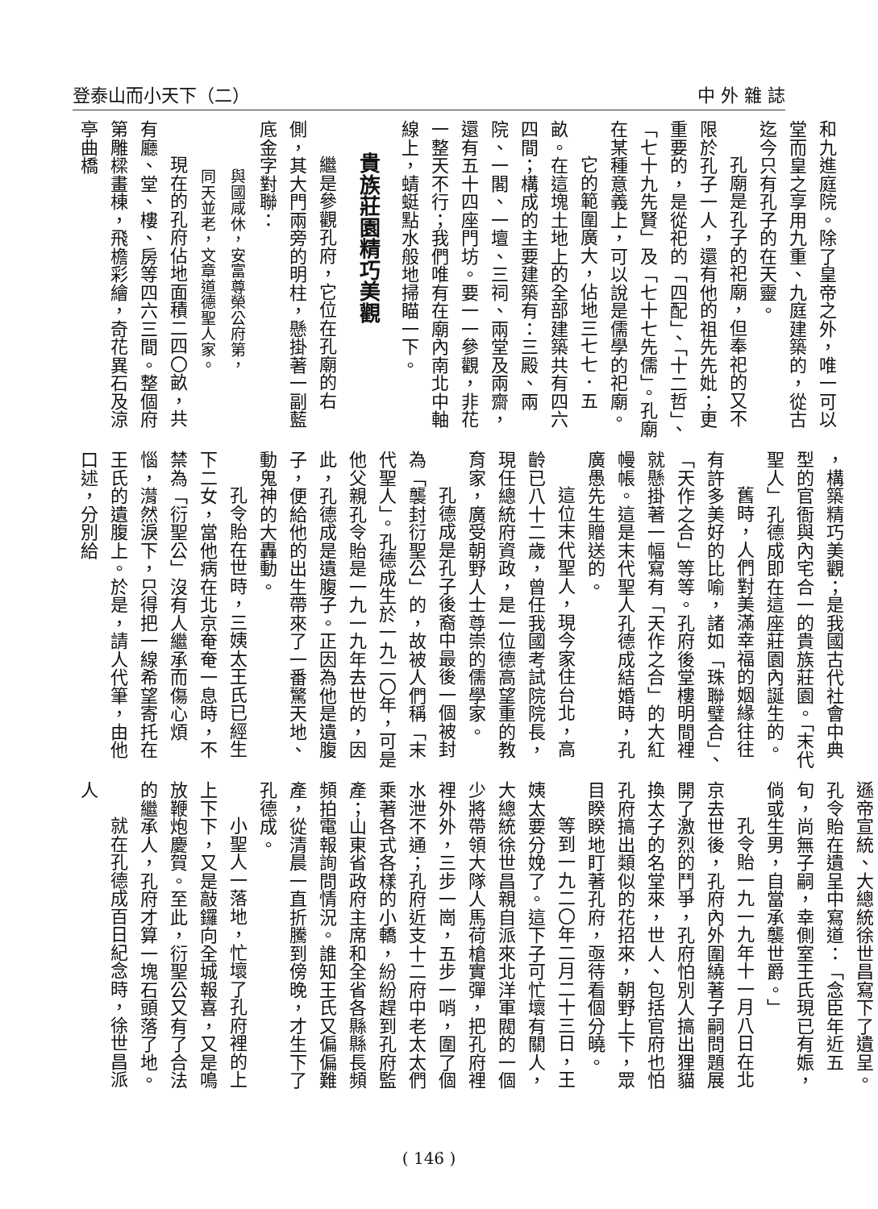登泰山而小天下（二） 中 外 雜 誌
和九進庭院。除了皇帝之外，唯一可以堂而皇之享用九重、九庭建築的，從古迄今只有孔子的在天靈。
孔廟是孔子的祀廟，但奉祀的又不限於孔子一人，還有他的祖先先妣；更重要的，是從祀的「四配」、「十二哲」、「七十九先賢」及「七十七先儒」。孔廟在某種意義上，可以說是儒學的祀廟。
它的範圍廣大，佔地三七七．五畝。在這塊土地上的全部建築共有四六四間；構成的主要建築有：三殿、兩院、一閣、一壇、三祠、兩堂及兩齋，還有五十四座門坊。要一一參觀，非花一整天不行；我們唯有在廟內南北中軸線上，蜻蜓點水般地掃瞄一下。
貴族莊園精巧美觀
繼是參觀孔府，它位在孔廟的右側，其大門兩旁的明柱，懸掛著一副藍底金字對聯：
與國咸休，安富尊榮公府第，
同天並老，文章道德聖人家。
現在的孔府佔地面積二四〇畝，共有廳、堂、樓、房等四六三間。整個府第雕樑畫棟，飛檐彩繪，奇花異石及涼亭曲橋
，構築精巧美觀；是我國古代社會中典型的官衙與內宅合一的貴族莊園。「末代聖人」孔德成即在這座莊園內誕生的。
舊時，人們對美滿幸福的姻緣往往有許多美好的比喻，諸如「珠聯璧合」、「天作之合」等等。孔府後堂樓明間裡就懸掛著一幅寫有「天作之合」的大紅幔帳。這是末代聖人孔德成結婚時，孔廣愚先生贈送的。
這位末代聖人，現今家住台北，高齡已八十二歲，曾任我國考試院院長，現任總統府資政，是一位德高望重的教育家，廣受朝野人士尊崇的儒學家。
孔德成是孔子後裔中最後一個被封為「襲封衍聖公」的，故被人們稱「末代聖人」。孔德成生於一九二〇年，可是他父親孔令貽是一九一九年去世的，因此，孔德成是遺腹子。正因為他是遺腹子，便給他的出生帶來了一番驚天地、動鬼神的大轟動。
孔令貽在世時，三姨太王氏已經生下二女，當他病在北京奄奄一息時，不禁為「衍聖公」沒有人繼承而傷心煩惱，潸然淚下，只得把一線希望寄托在王氏的遺腹上。於是，請人代筆，由他口述，分別給
遜帝宣統、大總統徐世昌寫下了遺呈。孔令貽在遺呈中寫道：「念臣年近五旬，尚無子嗣，幸側室王氏現已有娠，倘或生男，自當承襲世爵。」
孔令貽一九一九年十一月八日在北京去世後，孔府內外圍繞著子嗣問題展開了激烈的鬥爭，孔府怕別人搞出狸貓換太子的名堂來，世人、包括官府也怕孔府搞出類似的花招來，朝野上下，眾目睽睽地盯著孔府，亟待看個分曉。
等到一九二〇年二月二十三日，王姨太要分娩了。這下子可忙壞有關人，大總統徐世昌親自派來北洋軍閥的一個少將帶領大隊人馬荷槍實彈，把孔府裡裡外外，三步一崗，五步一哨，圍了個水泄不通；孔府近支十二府中老太太們乘著各式各樣的小轎，紛紛趕到孔府監產；山東省政府主席和全省各縣縣長頻頻拍電報詢問情況。誰知王氏又偏偏難產，從清晨一直折騰到傍晚，才生下了孔德成。
小聖人一落地，忙壞了孔府裡的上上下下，又是敲鑼向全城報喜，又是鳴放鞭炮慶賀。至此，衍聖公又有了合法的繼承人，孔府才算一塊石頭落了地。
就在孔德成百日紀念時，徐世昌派人
( 146 )